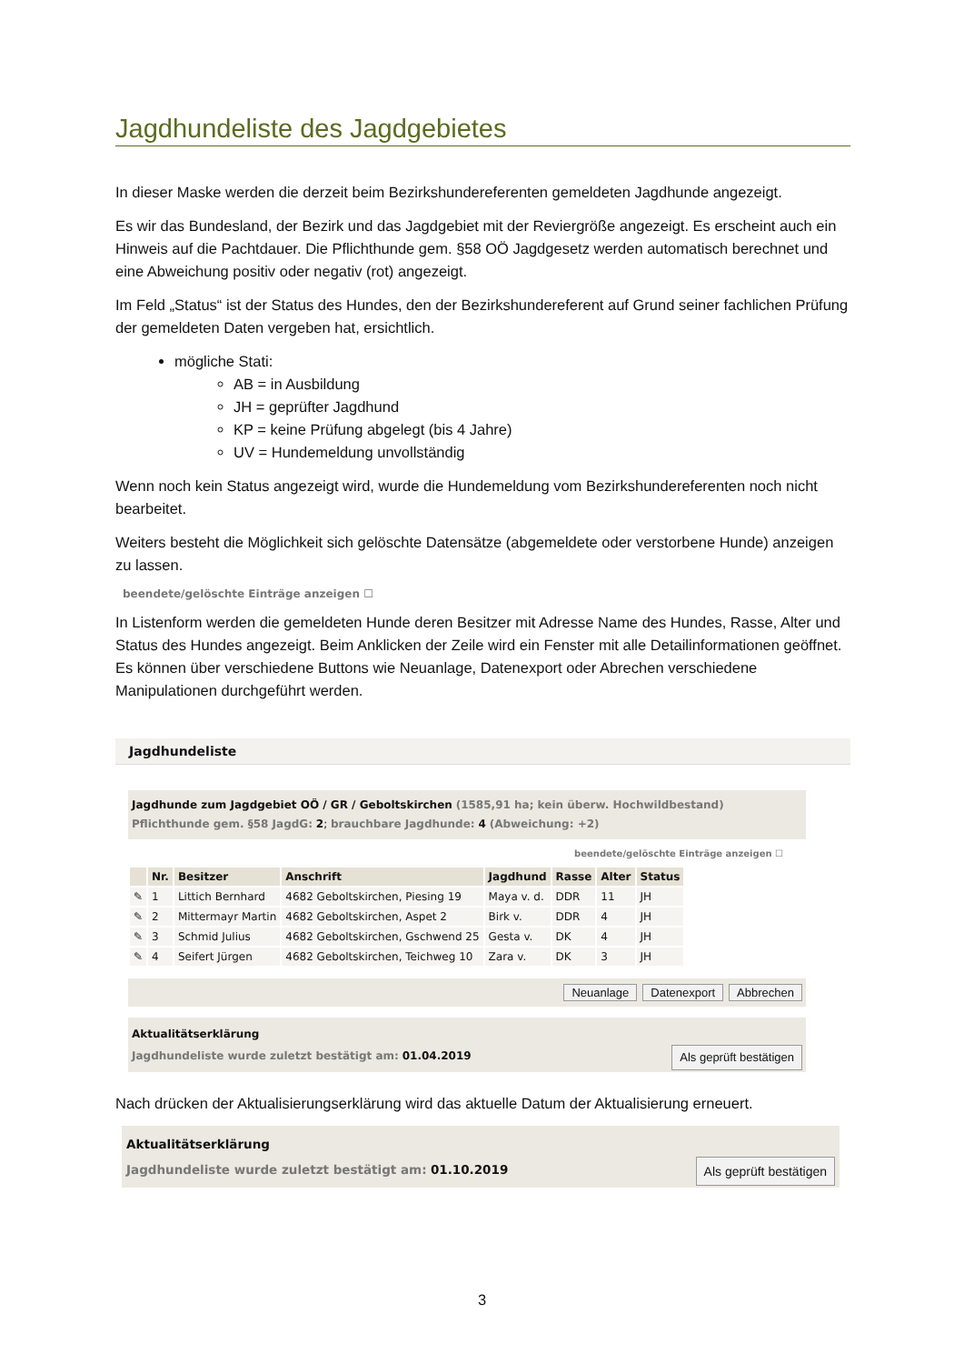Jagdhundeliste des Jagdgebietes
In dieser Maske werden die derzeit beim Bezirkshundereferenten gemeldeten Jagdhunde angezeigt.
Es wir das Bundesland, der Bezirk und das Jagdgebiet mit der Reviergröße angezeigt. Es erscheint auch ein Hinweis auf die Pachtdauer. Die Pflichthunde gem. §58 OÖ Jagdgesetz werden automatisch berechnet und eine Abweichung positiv oder negativ (rot) angezeigt.
Im Feld „Status“ ist der Status des Hundes, den der Bezirkshundereferent auf Grund seiner fachlichen Prüfung der gemeldeten Daten vergeben hat, ersichtlich.
mögliche Stati:
AB = in Ausbildung
JH = geprüfter Jagdhund
KP = keine Prüfung abgelegt (bis 4 Jahre)
UV = Hundemeldung unvollständig
Wenn noch kein Status angezeigt wird, wurde die Hundemeldung vom Bezirkshundereferenten noch nicht bearbeitet.
Weiters besteht die Möglichkeit sich gelöschte Datensätze (abgemeldete oder verstorbene Hunde) anzeigen zu lassen.
beendete/gelöschte Einträge anzeigen ☐
In Listenform werden die gemeldeten Hunde deren Besitzer mit Adresse Name des Hundes, Rasse, Alter und Status des Hundes angezeigt. Beim Anklicken der Zeile wird ein Fenster mit alle Detailinformationen geöffnet. Es können über verschiedene Buttons wie Neuanlage, Datenexport oder Abrechen verschiedene Manipulationen durchgeführt werden.
Jagdhundeliste
Jagdhunde zum Jagdgebiet OÖ / GR / Geboltskirchen (1585,91 ha; kein überw. Hochwildbestand)
Pflichthunde gem. §58 JagdG: 2; brauchbare Jagdhunde: 4 (Abweichung: +2)
beendete/gelöschte Einträge anzeigen ☐
| | Nr. | Besitzer | Anschrift | Jagdhund | Rasse | Alter | Status |
| --- | --- | --- | --- | --- | --- | --- | --- |
| ✎ | 1 | Littich Bernhard | 4682 Geboltskirchen, Piesing 19 | Maya v. d. | DDR | 11 | JH |
| ✎ | 2 | Mittermayr Martin | 4682 Geboltskirchen, Aspet 2 | Birk v. | DDR | 4 | JH |
| ✎ | 3 | Schmid Julius | 4682 Geboltskirchen, Gschwend 25 | Gesta v. | DK | 4 | JH |
| ✎ | 4 | Seifert Jürgen | 4682 Geboltskirchen, Teichweg 10 | Zara v. | DK | 3 | JH |
Neuanlage Datenexport Abbrechen
Aktualitätserklärung
Jagdhundeliste wurde zuletzt bestätigt am: 01.04.2019 Als geprüft bestätigen
Nach drücken der Aktualisierungserklärung wird das aktuelle Datum der Aktualisierung erneuert.
Aktualitätserklärung
Jagdhundeliste wurde zuletzt bestätigt am: 01.10.2019 Als geprüft bestätigen
3